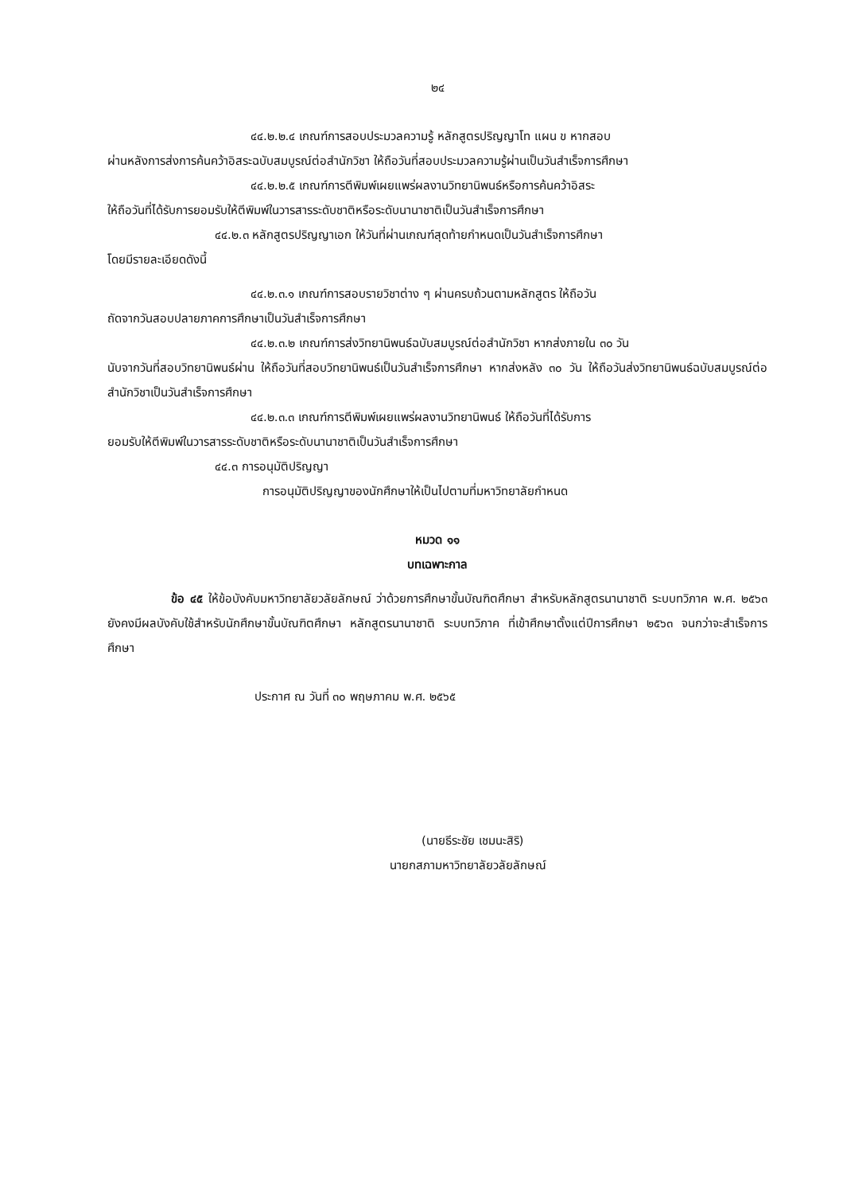๒๔
๔๔.๒.๒.๔ เกณฑ์การสอบประมวลความรู้ หลักสูตรปริญญาโท แผน ข หากสอบ
ผ่านหลังการส่งการค้นคว้าอิสระฉบับสมบูรณ์ต่อสำนักวิชา ให้ถือวันที่สอบประมวลความรู้ผ่านเป็นวันสำเร็จการศึกษา
๔๔.๒.๒.๕ เกณฑ์การตีพิมพ์เผยแพร่ผลงานวิทยานิพนธ์หรือการค้นคว้าอิสระ
ให้ถือวันที่ได้รับการยอมรับให้ตีพิมพ์ในวารสารระดับชาติหรือระดับนานาชาติเป็นวันสำเร็จการศึกษา
๔๔.๒.๓ หลักสูตรปริญญาเอก ให้วันที่ผ่านเกณฑ์สุดท้ายกำหนดเป็นวันสำเร็จการศึกษา
โดยมีรายละเอียดดังนี้
๔๔.๒.๓.๑ เกณฑ์การสอบรายวิชาต่าง ๆ ผ่านครบถ้วนตามหลักสูตร ให้ถือวัน
ถัดจากวันสอบปลายภาคการศึกษาเป็นวันสำเร็จการศึกษา
๔๔.๒.๓.๒ เกณฑ์การส่งวิทยานิพนธ์ฉบับสมบูรณ์ต่อสำนักวิชา หากส่งภายใน ๓๐ วัน
นับจากวันที่สอบวิทยานิพนธ์ผ่าน ให้ถือวันที่สอบวิทยานิพนธ์เป็นวันสำเร็จการศึกษา หากส่งหลัง ๓๐ วัน ให้ถือวันส่งวิทยานิพนธ์ฉบับสมบูรณ์ต่อสำนักวิชาเป็นวันสำเร็จการศึกษา
๔๔.๒.๓.๓ เกณฑ์การตีพิมพ์เผยแพร่ผลงานวิทยานิพนธ์ ให้ถือวันที่ได้รับการ
ยอมรับให้ตีพิมพ์ในวารสารระดับชาติหรือระดับนานาชาติเป็นวันสำเร็จการศึกษา
๔๔.๓ การอนุมัติปริญญา
การอนุมัติปริญญาของนักศึกษาให้เป็นไปตามที่มหาวิทยาลัยกำหนด
หมวด ๑๑
บทเฉพาะกาล
ข้อ ๔๕ ให้ข้อบังคับมหาวิทยาลัยวลัยลักษณ์ ว่าด้วยการศึกษาขั้นบัณฑิตศึกษา สำหรับหลักสูตรนานาชาติ ระบบทวิภาค พ.ศ. ๒๕๖๓ ยังคงมีผลบังคับใช้สำหรับนักศึกษาขั้นบัณฑิตศึกษา หลักสูตรนานาชาติ ระบบทวิภาค ที่เข้าศึกษาตั้งแต่ปีการศึกษา ๒๕๖๓ จนกว่าจะสำเร็จการศึกษา
ประกาศ ณ วันที่ ๓๐ พฤษภาคม พ.ศ. ๒๕๖๕
(นายธีระชัย เชมนะสิริ)
นายกสภามหาวิทยาลัยวลัยลักษณ์